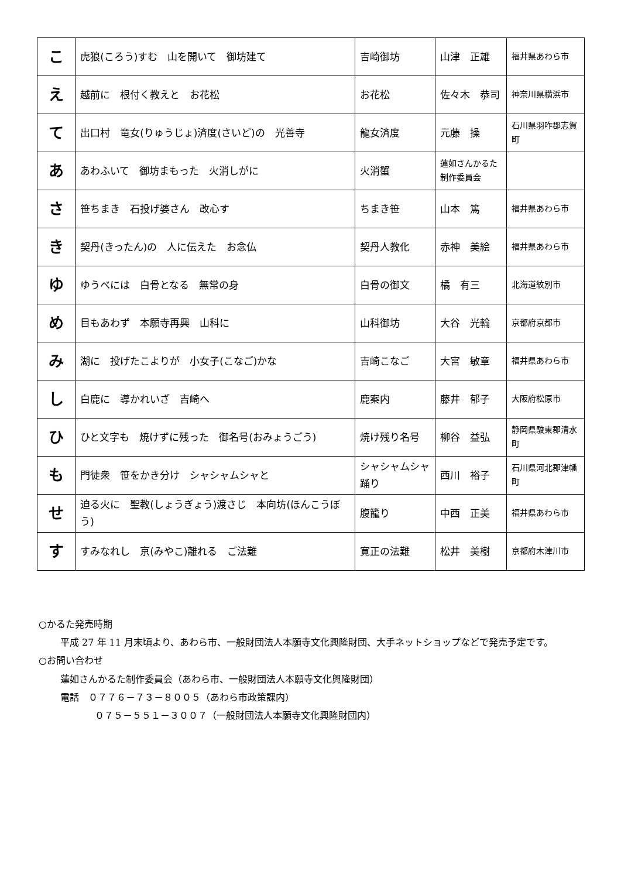| こ | 虎狼(ころう)すむ 山を開いて 御坊建て | 吉崎御坊 | 山津 正雄 | 福井県あわら市 |
| え | 越前に 根付く教えと お花松 | お花松 | 佐々木 恭司 | 神奈川県横浜市 |
| て | 出口村 竜女(りゅうじょ)済度(さいど)の 光善寺 | 龍女済度 | 元藤 操 | 石川県羽咋郡志賀町 |
| あ | あわふいて 御坊まもった 火消しがに | 火消蟹 | 蓮如さんかるた制作委員会 | |
| さ | 笹ちまき 石投げ婆さん 改心す | ちまき笹 | 山本 篤 | 福井県あわら市 |
| き | 契丹(きったん)の 人に伝えた お念仏 | 契丹人教化 | 赤神 美絵 | 福井県あわら市 |
| ゆ | ゆうべには 白骨となる 無常の身 | 白骨の御文 | 橘 有三 | 北海道紋別市 |
| め | 目もあわず 本願寺再興 山科に | 山科御坊 | 大谷 光輪 | 京都府京都市 |
| み | 湖に 投げたこよりが 小女子(こなご)かな | 吉崎こなご | 大宮 敏章 | 福井県あわら市 |
| し | 白鹿に 導かれいざ 吉崎へ | 鹿案内 | 藤井 郁子 | 大阪府松原市 |
| ひ | ひと文字も 焼けずに残った 御名号(おみょうごう) | 焼け残り名号 | 柳谷 益弘 | 静岡県駿東郡清水町 |
| も | 門徒衆 笹をかき分け シャシャムシャと | シャシャムシャ踊り | 西川 裕子 | 石川県河北郡津幡町 |
| せ | 迫る火に 聖教(しょうぎょう)渡さじ 本向坊(ほんこうぼう) | 腹籠り | 中西 正美 | 福井県あわら市 |
| す | すみなれし 京(みやこ)離れる ご法難 | 寛正の法難 | 松井 美樹 | 京都府木津川市 |
○かるた発売時期
平成 27 年 11 月末頃より、あわら市、一般財団法人本願寺文化興隆財団、大手ネットショップなどで発売予定です。
○お問い合わせ
蓮如さんかるた制作委員会（あわら市、一般財団法人本願寺文化興隆財団）
電話　０７７６－７３－８００５（あわら市政策課内）
０７５－５５１－３００７（一般財団法人本願寺文化興隆財団内）